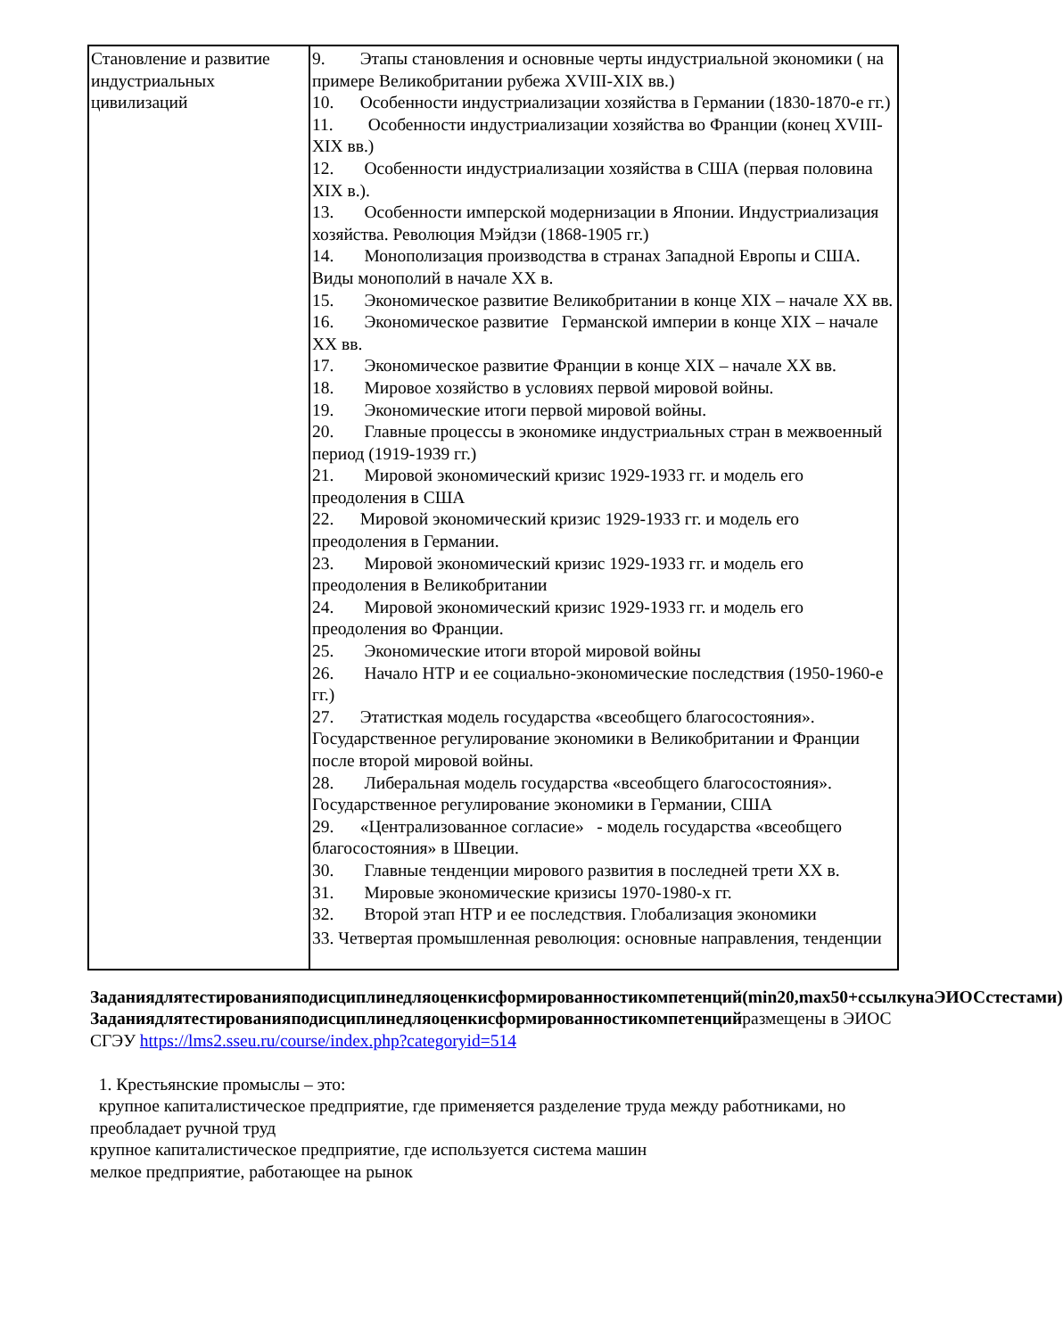| Становление и развитие индустриальных цивилизаций | 9. Этапы становления и основные черты индустриальной экономики ( на примере Великобритании рубежа XVIII-XIX вв.) 10. Особенности индустриализации хозяйства в Германии (1830-1870-е гг.) 11. Особенности индустриализации хозяйства во Франции (конец XVIII-XIX вв.) 12. Особенности индустриализации хозяйства в США (первая половина XIX в.). 13. Особенности имперской модернизации в Японии. Индустриализация хозяйства. Революция Мэйдзи (1868-1905 гг.) 14. Монополизация производства в странах Западной Европы и США. Виды монополий в начале XX в. 15. Экономическое развитие Великобритании в конце XIX – начале XX вв. 16. Экономическое развитие Германской империи в конце XIX – начале XX вв. 17. Экономическое развитие Франции в конце XIX – начале XX вв. 18. Мировое хозяйство в условиях первой мировой войны. 19. Экономические итоги первой мировой войны. 20. Главные процессы в экономике индустриальных стран в межвоенный период (1919-1939 гг.) 21. Мировой экономический кризис 1929-1933 гг. и модель его преодоления в США 22. Мировой экономический кризис 1929-1933 гг. и модель его преодоления в Германии. 23. Мировой экономический кризис 1929-1933 гг. и модель его преодоления в Великобритании 24. Мировой экономический кризис 1929-1933 гг. и модель его преодоления во Франции. 25. Экономические итоги второй мировой войны 26. Начало НТР и ее социально-экономические последствия (1950-1960-е гг.) 27. Этатисткая модель государства «всеобщего благосостояния». Государственное регулирование экономики в Великобритании и Франции после второй мировой войны. 28. Либеральная модель государства «всеобщего благосостояния». Государственное регулирование экономики в Германии, США 29. «Централизованное согласие» - модель государства «всеобщего благосостояния» в Швеции. 30. Главные тенденции мирового развития в последней трети XX в. 31. Мировые экономические кризисы 1970-1980-х гг. 32. Второй этап НТР и ее последствия. Глобализация экономики 33. Четвертая промышленная революция: основные направления, тенденции |
Заданиядлятестированияподисциплинедляоценкисформированностикомпетенций(min20,max50+ссылкунаЭИОСстестами)
Заданиядлятестированияподисциплинедляоценкисформированностикомпетенцийразмещены в ЭИОС СГЭУ https://lms2.sseu.ru/course/index.php?categoryid=514
1. Крестьянские промыслы – это:
крупное капиталистическое предприятие, где применяется разделение труда между работниками, но преобладает ручной труд
крупное капиталистическое предприятие, где используется система машин
мелкое предприятие, работающее на рынок